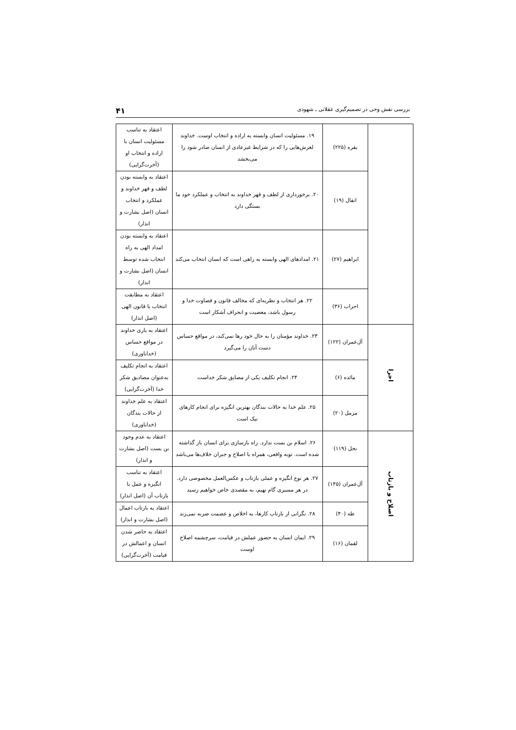بررسی نقش وحی در تصمیم‌گیری عقلانی ـ شهودی ۴۱
| | بقره (۲۲۵) | ۱۹. مسئولیت انسان وابسته به اراده و انتخاب اوست. خداوند لغزش‌هایی را که در شرایط غیرعادی از انسان صادر شود را می‌بخشد | اعتقاد به تناسب مسئولیت انسان با اراده و انتخاب او (آخرت‌گرایی) |
| | انفال (۱۹) | ۲۰. برخورداری از لطف و قهر خداوند به انتخاب و عملکرد خود ما بستگی دارد | اعتقاد به وابسته بودن لطف و قهر خداوند و عملکرد و انتخاب انسان (اصل بشارت و انذار) |
| | ابراهیم (۲۷) | ۲۱. امدادهای الهی وابسته به راهی است که انسان انتخاب می‌کند | اعتقاد به وابسته بودن امداد الهی به راه انتخاب شده توسط انسان (اصل بشارت و انذار) |
| | احزاب (۳۶) | ۲۲. هر انتخاب و نظریه‌ای که مخالف قانون و قضاوت خدا و رسول باشد، معصیت و انحراف آشکار است | اعتقاد به مطابقت انتخاب با قانون الهی (اصل انذار) |
| اجرا | آل‌عمران (۱۲۲) | ۲۳. خداوند مؤمنان را به حال خود رها نمی‌کند، در مواقع حساس دست آنان را می‌گیرد | اعتقاد به یاری خداوند در مواقع حساس (خداباوری) |
| | مائده (۶) | ۲۴. انجام تکلیف یکی از مصایق شکر خداست | اعتقاد به انجام تکلیف به‌عنوان مصادیق شکر خدا (آخرت‌گرایی) |
| | مزمل (۲۰) | ۲۵. علم خدا به حالات بندگان بهترین انگیزه برای انجام کارهای نیک است | اعتقاد به علم خداوند از حالات بندگان (خداباوری) |
| اصلاح و بازتاب | نحل (۱۱۹) | ۲۶. اسلام بن بست ندارد. راه بازسازی برای انسان باز گذاشته شده است. توبه واقعی، همراه با اصلاح و جبران خلاف‌ها می‌باشد | اعتقاد به عدم وجود بن بست (اصل بشارت و انذار) |
| | آل‌عمران (۱۴۵) | ۲۷. هر نوع انگیزه و عملی بازتاب و عکس‌العمل مخصوصی دارد. در هر مسیری گام نهیم، به مقصدی خاص خواهیم رسید | اعتقاد به تناسب انگیزه و عمل با بازتاب آن (اصل انذار) |
| | طه (۴۰) | ۲۸. نگرانی از بازتاب کارها، به اخلاص و عصمت ضربه نمی‌زند | اعتقاد به بازتاب اعمال (اصل بشارت و انذار) |
| | لقمان (۱۶) | ۲۹. ایمان انسان به حضور عملش در قیامت، سرچشمه اصلاح اوست | اعتقاد به حاضر شدن انسان و اعمالش در قیامت (آخرت‌گرایی) |